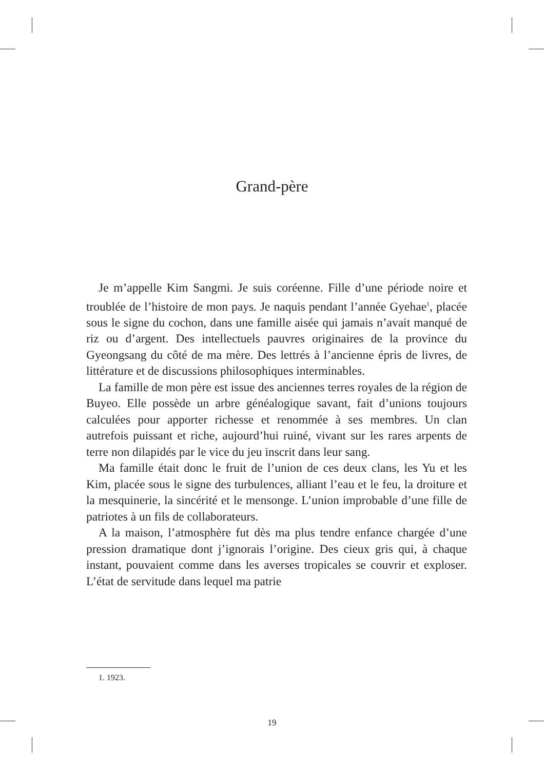Grand-père
Je m’appelle Kim Sangmi. Je suis coréenne. Fille d’une période noire et troublée de l’histoire de mon pays. Je naquis pendant l’année Gyehae<sup>1</sup>, placée sous le signe du cochon, dans une famille aisée qui jamais n’avait manqué de riz ou d’argent. Des intellectuels pauvres originaires de la province du Gyeongsang du côté de ma mère. Des lettrés à l’ancienne épris de livres, de littérature et de discussions philosophiques interminables.
La famille de mon père est issue des anciennes terres royales de la région de Buyeo. Elle possède un arbre généalogique savant, fait d’unions toujours calculées pour apporter richesse et renommée à ses membres. Un clan autrefois puissant et riche, aujourd’hui ruiné, vivant sur les rares arpents de terre non dilapidés par le vice du jeu inscrit dans leur sang.
Ma famille était donc le fruit de l’union de ces deux clans, les Yu et les Kim, placée sous le signe des turbulences, alliant l’eau et le feu, la droiture et la mesquinerie, la sincérité et le mensonge. L’union improbable d’une fille de patriotes à un fils de collaborateurs.
A la maison, l’atmosphère fut dès ma plus tendre enfance chargée d’une pression dramatique dont j’ignorais l’origine. Des cieux gris qui, à chaque instant, pouvaient comme dans les averses tropicales se couvrir et exploser. L’état de servitude dans lequel ma patrie
1. 1923.
19